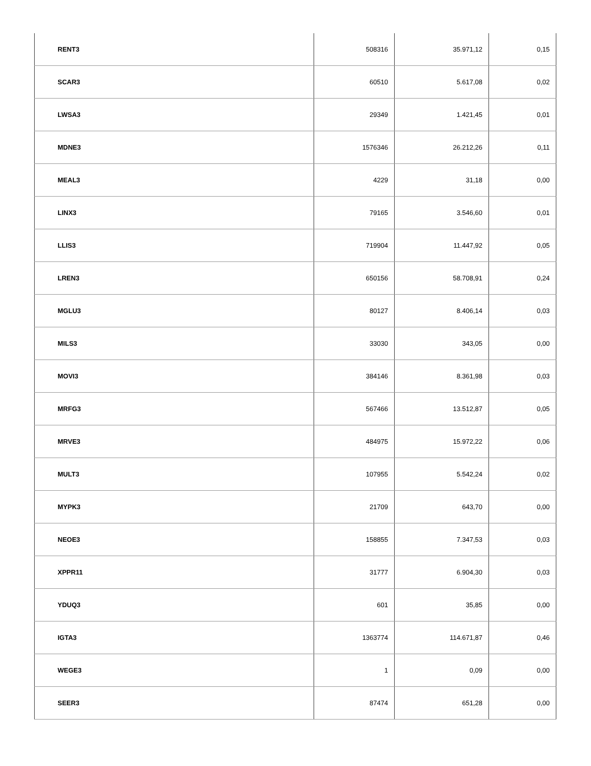| RENT3 | 508316 | 35.971,12 | 0,15 |
| SCAR3 | 60510 | 5.617,08 | 0,02 |
| LWSA3 | 29349 | 1.421,45 | 0,01 |
| MDNE3 | 1576346 | 26.212,26 | 0,11 |
| MEAL3 | 4229 | 31,18 | 0,00 |
| LINX3 | 79165 | 3.546,60 | 0,01 |
| LLIS3 | 719904 | 11.447,92 | 0,05 |
| LREN3 | 650156 | 58.708,91 | 0,24 |
| MGLU3 | 80127 | 8.406,14 | 0,03 |
| MILS3 | 33030 | 343,05 | 0,00 |
| MOVI3 | 384146 | 8.361,98 | 0,03 |
| MRFG3 | 567466 | 13.512,87 | 0,05 |
| MRVE3 | 484975 | 15.972,22 | 0,06 |
| MULT3 | 107955 | 5.542,24 | 0,02 |
| MYPK3 | 21709 | 643,70 | 0,00 |
| NEOE3 | 158855 | 7.347,53 | 0,03 |
| XPPR11 | 31777 | 6.904,30 | 0,03 |
| YDUQ3 | 601 | 35,85 | 0,00 |
| IGTA3 | 1363774 | 114.671,87 | 0,46 |
| WEGE3 | 1 | 0,09 | 0,00 |
| SEER3 | 87474 | 651,28 | 0,00 |